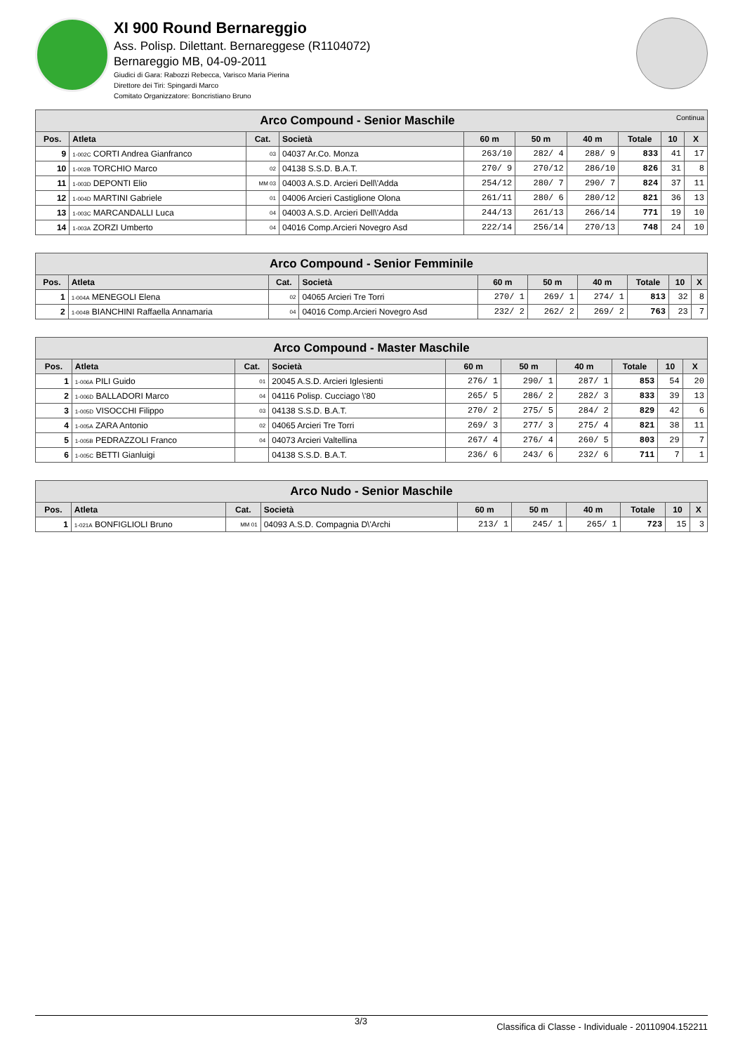XI 900 Round Bernareggio
Ass. Polisp. Dilettant. Bernareggese (R1104072)
Bernareggio MB, 04-09-2011
Giudici di Gara: Rabozzi Rebecca, Varisco Maria Pierina
Direttore dei Tiri: Spingardi Marco
Comitato Organizzatore: Boncristiano Bruno
| Arco Compound - Senior Maschile Continua | | | | | | | | | |
| Pos. | Atleta | Cat. | Società | 60 m | 50 m | 40 m | Totale | 10 | X |
| 9 | 1-002C CORTI Andrea Gianfranco | 03 | 04037 Ar.Co. Monza | 263/10 | 282/ 4 | 288/ 9 | 833 | 41 | 17 |
| 10 | 1-002B TORCHIO Marco | 02 | 04138 S.S.D. B.A.T. | 270/ 9 | 270/12 | 286/10 | 826 | 31 | 8 |
| 11 | 1-003D DEPONTI Elio | MM 03 | 04003 A.S.D. Arcieri Dell\'Adda | 254/12 | 280/ 7 | 290/ 7 | 824 | 37 | 11 |
| 12 | 1-004D MARTINI Gabriele | 01 | 04006 Arcieri Castiglione Olona | 261/11 | 280/ 6 | 280/12 | 821 | 36 | 13 |
| 13 | 1-003C MARCANDALLI Luca | 04 | 04003 A.S.D. Arcieri Dell\'Adda | 244/13 | 261/13 | 266/14 | 771 | 19 | 10 |
| 14 | 1-003A ZORZI Umberto | 04 | 04016 Comp.Arcieri Novegro Asd | 222/14 | 256/14 | 270/13 | 748 | 24 | 10 |
| Arco Compound - Senior Femminile | | | | | | | | | |
| Pos. | Atleta | Cat. | Società | 60 m | 50 m | 40 m | Totale | 10 | X |
| 1 | 1-004A MENEGOLI Elena | 02 | 04065 Arcieri Tre Torri | 270/ 1 | 269/ 1 | 274/ 1 | 813 | 32 | 8 |
| 2 | 1-004B BIANCHINI Raffaella Annamaria | 04 | 04016 Comp.Arcieri Novegro Asd | 232/ 2 | 262/ 2 | 269/ 2 | 763 | 23 | 7 |
| Arco Compound - Master Maschile | | | | | | | | | |
| Pos. | Atleta | Cat. | Società | 60 m | 50 m | 40 m | Totale | 10 | X |
| 1 | 1-006A PILI Guido | 01 | 20045 A.S.D. Arcieri Iglesienti | 276/ 1 | 290/ 1 | 287/ 1 | 853 | 54 | 20 |
| 2 | 1-006D BALLADORI Marco | 04 | 04116 Polisp. Cucciago \'80 | 265/ 5 | 286/ 2 | 282/ 3 | 833 | 39 | 13 |
| 3 | 1-005D VISOCCHI Filippo | 03 | 04138 S.S.D. B.A.T. | 270/ 2 | 275/ 5 | 284/ 2 | 829 | 42 | 6 |
| 4 | 1-005A ZARA Antonio | 02 | 04065 Arcieri Tre Torri | 269/ 3 | 277/ 3 | 275/ 4 | 821 | 38 | 11 |
| 5 | 1-005B PEDRAZZOLI Franco | 04 | 04073 Arcieri Valtellina | 267/ 4 | 276/ 4 | 260/ 5 | 803 | 29 | 7 |
| 6 | 1-005C BETTI Gianluigi | | 04138 S.S.D. B.A.T. | 236/ 6 | 243/ 6 | 232/ 6 | 711 | 7 | 1 |
| Arco Nudo - Senior Maschile | | | | | | | | | |
| Pos. | Atleta | Cat. | Società | 60 m | 50 m | 40 m | Totale | 10 | X |
| 1 | 1-021A BONFIGLIOLI Bruno | MM 01 | 04093 A.S.D. Compagnia D\'Archi | 213/ 1 | 245/ 1 | 265/ 1 | 723 | 15 | 3 |
3/3 Classifica di Classe - Individuale - 20110904.152211